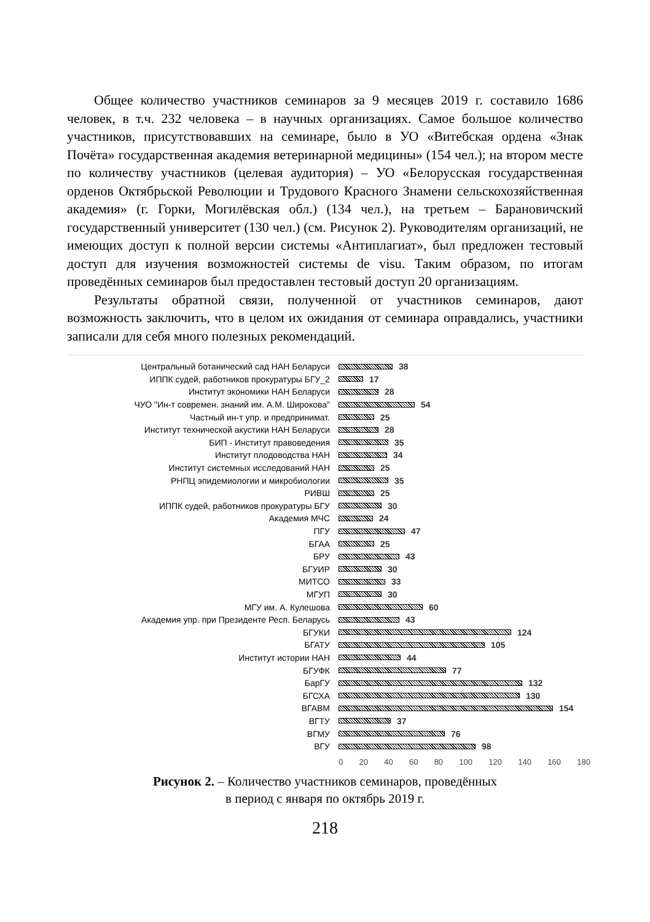Общее количество участников семинаров за 9 месяцев 2019 г. составило 1686 человек, в т.ч. 232 человека – в научных организациях. Самое большое количество участников, присутствовавших на семинаре, было в УО «Витебская ордена «Знак Почёта» государственная академия ветеринарной медицины» (154 чел.); на втором месте по количеству участников (целевая аудитория) – УО «Белорусская государственная орденов Октябрьской Революции и Трудового Красного Знамени сельскохозяйственная академия» (г. Горки, Могилёвская обл.) (134 чел.), на третьем – Барановичский государственный университет (130 чел.) (см. Рисунок 2). Руководителям организаций, не имеющих доступ к полной версии системы «Антиплагиат», был предложен тестовый доступ для изучения возможностей системы de visu. Таким образом, по итогам проведённых семинаров был предоставлен тестовый доступ 20 организациям.
Результаты обратной связи, полученной от участников семинаров, дают возможность заключить, что в целом их ожидания от семинара оправдались, участники записали для себя много полезных рекомендаций.
Центральный ботанический сад НАН Беларуси 38
ИППК судей, работников прокуратуры БГУ_2 17
Институт экономики НАН Беларуси 28
ЧУО "Ин-т современ. знаний им. А.М. Широкова" 54
Частный ин-т упр. и предпринимат. 25
Институт технической акустики НАН Беларуси 28
БИП - Институт правоведения 35
Институт плодоводства НАН 34
Институт системных исследований НАН 25
РНПЦ эпидемиологии и микробиологии 35
РИВШ 25
ИППК судей, работников прокуратуры БГУ 30
Академия МЧС 24
ПГУ 47
БГАА 25
БРУ 43
БГУИР 30
МИТСО 33
МГУП 30
МГУ им. А. Кулешова 60
Академия упр. при Президенте Респ. Беларусь 43
БГУКИ 124
БГАТУ 105
Институт истории НАН 44
БГУФК 77
БарГУ 132
БГСХА 130
ВГАВМ 154
ВГТУ 37
ВГМУ 76
ВГУ 98
0 20 40 60 80 100 120 140 160 180
Рисунок 2. – Количество участников семинаров, проведённых
в период с января по октябрь 2019 г.
218